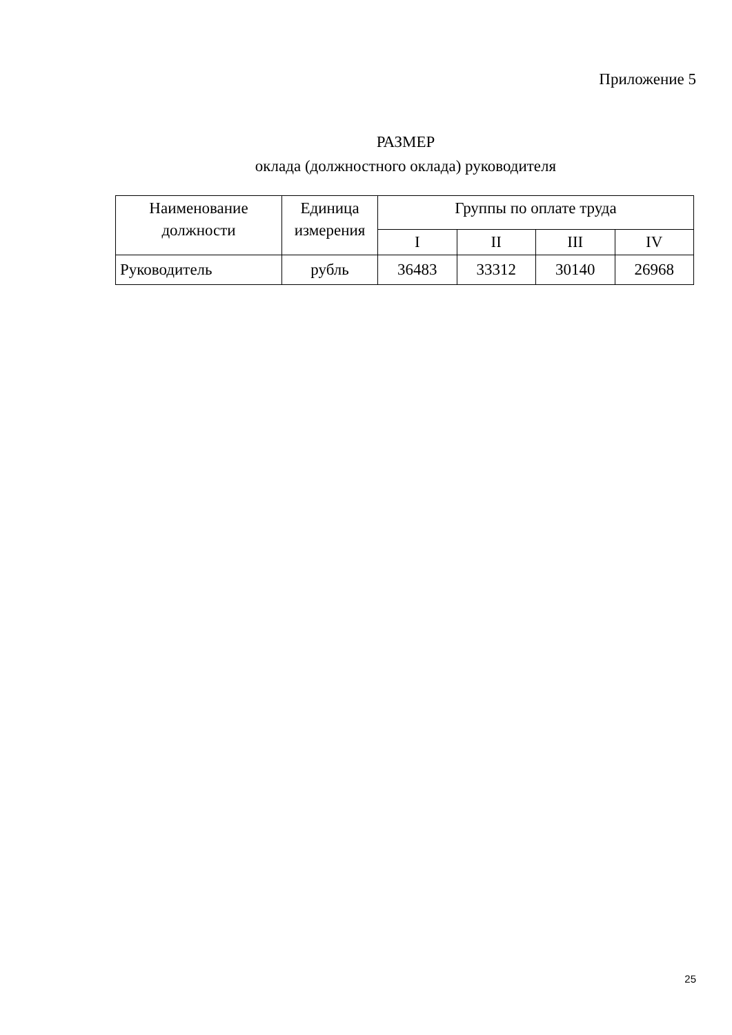Приложение 5
РАЗМЕР
оклада (должностного оклада) руководителя
| Наименование должности | Единица измерения | Группы по оплате труда | | | |
| --- | --- | --- | --- | --- | --- |
| | | I | II | III | IV |
| Руководитель | рубль | 36483 | 33312 | 30140 | 26968 |
25